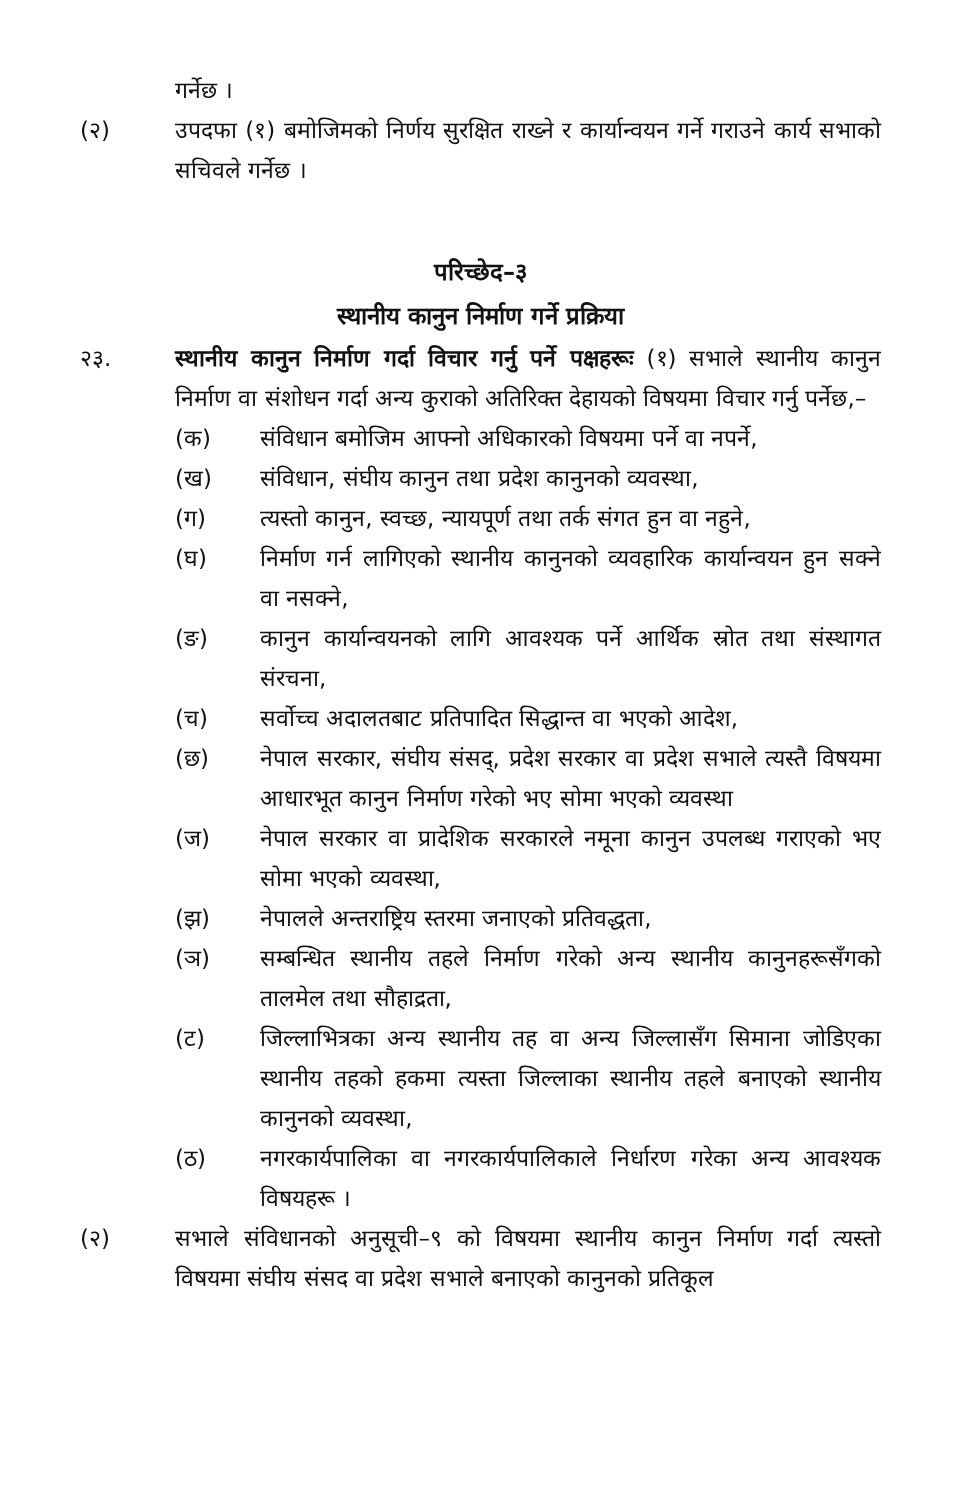गर्नेछ ।
(२) उपदफा (१) बमोजिमको निर्णय सुरक्षित राख्ने र कार्यान्वयन गर्ने गराउने कार्य सभाको सचिवले गर्नेछ ।
परिच्छेद–३
स्थानीय कानुन निर्माण गर्ने प्रक्रिया
२३. स्थानीय कानुन निर्माण गर्दा विचार गर्नु पर्ने पक्षहरूः (१) सभाले स्थानीय कानुन निर्माण वा संशोधन गर्दा अन्य कुराको अतिरिक्त देहायको विषयमा विचार गर्नु पर्नेछ,–
(क) संविधान बमोजिम आफ्नो अधिकारको विषयमा पर्ने वा नपर्ने,
(ख) संविधान, संघीय कानुन तथा प्रदेश कानुनको व्यवस्था,
(ग) त्यस्तो कानुन, स्वच्छ, न्यायपूर्ण तथा तर्क संगत हुन वा नहुने,
(घ) निर्माण गर्न लागिएको स्थानीय कानुनको व्यवहारिक कार्यान्वयन हुन सक्ने वा नसक्ने,
(ङ) कानुन कार्यान्वयनको लागि आवश्यक पर्ने आर्थिक स्रोत तथा संस्थागत संरचना,
(च) सर्वोच्च अदालतबाट प्रतिपादित सिद्धान्त वा भएको आदेश,
(छ) नेपाल सरकार, संघीय संसद्, प्रदेश सरकार वा प्रदेश सभाले त्यस्तै विषयमा आधारभूत कानुन निर्माण गरेको भए सोमा भएको व्यवस्था
(ज) नेपाल सरकार वा प्रादेशिक सरकारले नमूना कानुन उपलब्ध गराएको भए सोमा भएको व्यवस्था,
(झ) नेपालले अन्तराष्ट्रिय स्तरमा जनाएको प्रतिवद्धता,
(ञ) सम्बन्धित स्थानीय तहले निर्माण गरेको अन्य स्थानीय कानुनहरूसँगको तालमेल तथा सौहाद्रता,
(ट) जिल्लाभित्रका अन्य स्थानीय तह वा अन्य जिल्लासँग सिमाना जोडिएका स्थानीय तहको हकमा त्यस्ता जिल्लाका स्थानीय तहले बनाएको स्थानीय कानुनको व्यवस्था,
(ठ) नगरकार्यपालिका वा नगरकार्यपालिकाले निर्धारण गरेका अन्य आवश्यक विषयहरू ।
(२) सभाले संविधानको अनुसूची–९ को विषयमा स्थानीय कानुन निर्माण गर्दा त्यस्तो विषयमा संघीय संसद वा प्रदेश सभाले बनाएको कानुनको प्रतिकूल